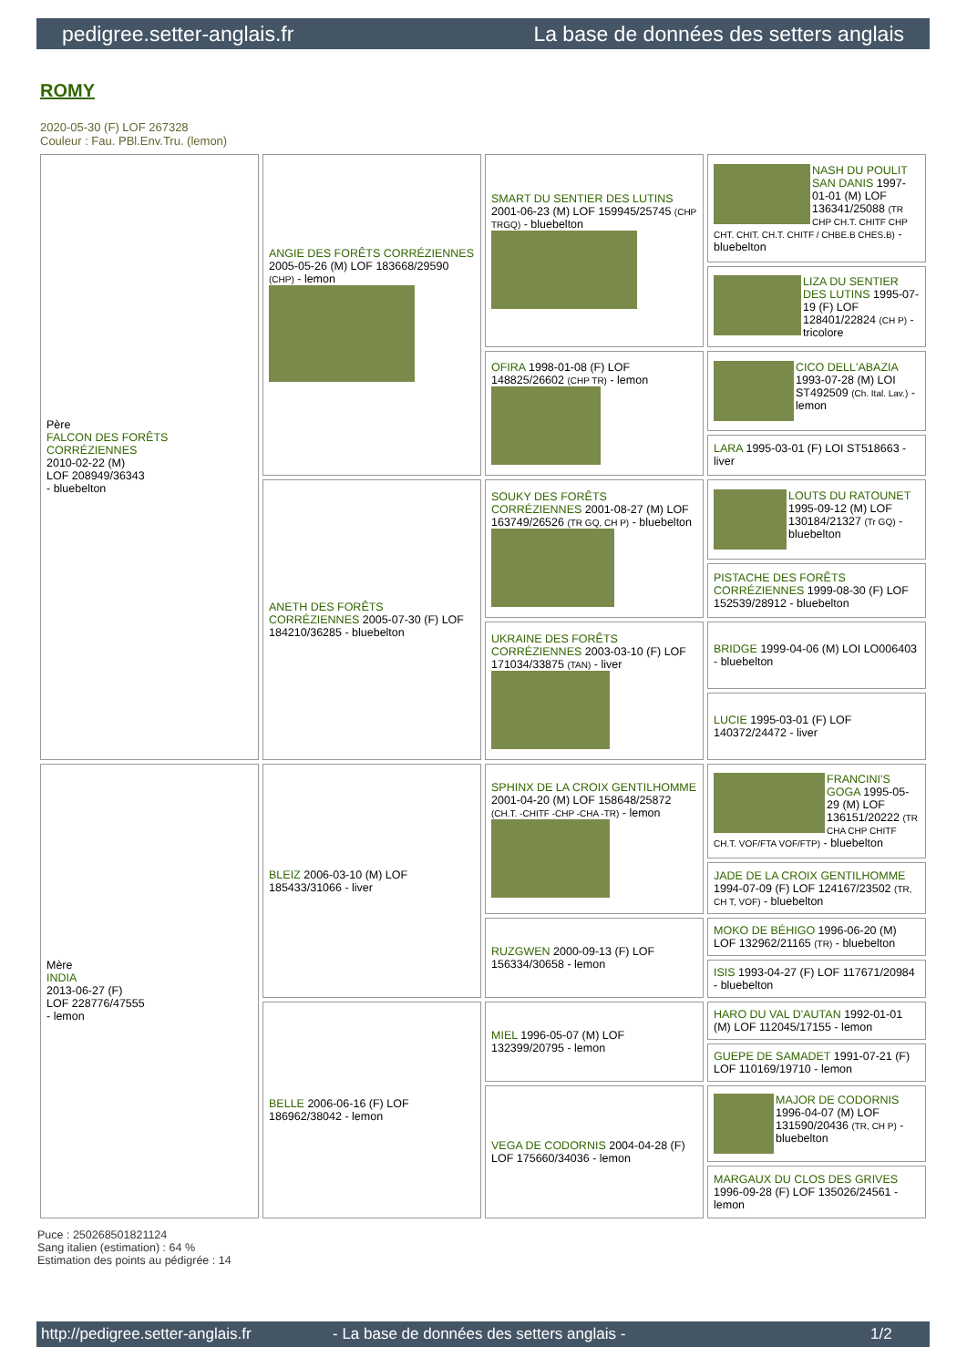pedigree.setter-anglais.fr La base de données des setters anglais
ROMY
2020-05-30 (F) LOF 267328
Couleur : Fau. PBl.Env.Tru. (lemon)
| Père FALCON DES FORÊTS CORRÉZIENNES 2010-02-22 (M) LOF 208949/36343 - bluebelton | ANGIE DES FORÊTS CORRÉZIENNES 2005-05-26 (M) LOF 183668/29590 (CHP) - lemon | SMART DU SENTIER DES LUTINS 2001-06-23 (M) LOF 159945/25745 (CHP TRGQ) - bluebelton | NASH DU POULIT SAN DANIS 1997-01-01 (M) LOF 136341/25088 (TR CHP CH.T. CHITF CHP CHT. CHIT. CH.T. CHITF / CHBE.B CHES.B) - bluebelton |
| | | | LIZA DU SENTIER DES LUTINS 1995-07-19 (F) LOF 128401/22824 (CH P) - tricolore |
| | | OFIRA 1998-01-08 (F) LOF 148825/26602 (CHP TR) - lemon | CICO DELL'ABAZIA 1993-07-28 (M) LOI ST492509 (Ch. Ital. Lav.) - lemon |
| | | | LARA 1995-03-01 (F) LOI ST518663 - liver |
| | ANETH DES FORÊTS CORRÉZIENNES 2005-07-30 (F) LOF 184210/36285 - bluebelton | SOUKY DES FORÊTS CORRÉZIENNES 2001-08-27 (M) LOF 163749/26526 (TR GQ, CH P) - bluebelton | LOUTS DU RATOUNET 1995-09-12 (M) LOF 130184/21327 (Tr GQ) - bluebelton |
| | | | PISTACHE DES FORÊTS CORRÉZIENNES 1999-08-30 (F) LOF 152539/28912 - bluebelton |
| | | UKRAINE DES FORÊTS CORRÉZIENNES 2003-03-10 (F) LOF 171034/33875 (TAN) - liver | BRIDGE 1999-04-06 (M) LOI LO006403 - bluebelton |
| | | | LUCIE 1995-03-01 (F) LOF 140372/24472 - liver |
| Mère INDIA 2013-06-27 (F) LOF 228776/47555 - lemon | BLEIZ 2006-03-10 (M) LOF 185433/31066 - liver | SPHINX DE LA CROIX GENTILHOMME 2001-04-20 (M) LOF 158648/25872 (CH.T. -CHITF -CHP -CHA -TR) - lemon | FRANCINI'S GOGA 1995-05-29 (M) LOF 136151/20222 (TR CHA CHP CHITF CH.T. VOF/FTA VOF/FTP) - bluebelton |
| | | | JADE DE LA CROIX GENTILHOMME 1994-07-09 (F) LOF 124167/23502 (TR, CH T, VOF) - bluebelton |
| | | RUZGWEN 2000-09-13 (F) LOF 156334/30658 - lemon | MOKO DE BÉHIGO 1996-06-20 (M) LOF 132962/21165 (TR) - bluebelton |
| | | | ISIS 1993-04-27 (F) LOF 117671/20984 - bluebelton |
| | BELLE 2006-06-16 (F) LOF 186962/38042 - lemon | MIEL 1996-05-07 (M) LOF 132399/20795 - lemon | HARO DU VAL D'AUTAN 1992-01-01 (M) LOF 112045/17155 - lemon |
| | | | GUEPE DE SAMADET 1991-07-21 (F) LOF 110169/19710 - lemon |
| | | VEGA DE CODORNIS 2004-04-28 (F) LOF 175660/34036 - lemon | MAJOR DE CODORNIS 1996-04-07 (M) LOF 131590/20436 (TR, CH P) - bluebelton |
| | | | MARGAUX DU CLOS DES GRIVES 1996-09-28 (F) LOF 135026/24561 - lemon |
Puce : 250268501821124
Sang italien (estimation) : 64 %
Estimation des points au pédigrée : 14
http://pedigree.setter-anglais.fr - La base de données des setters anglais - 1/2